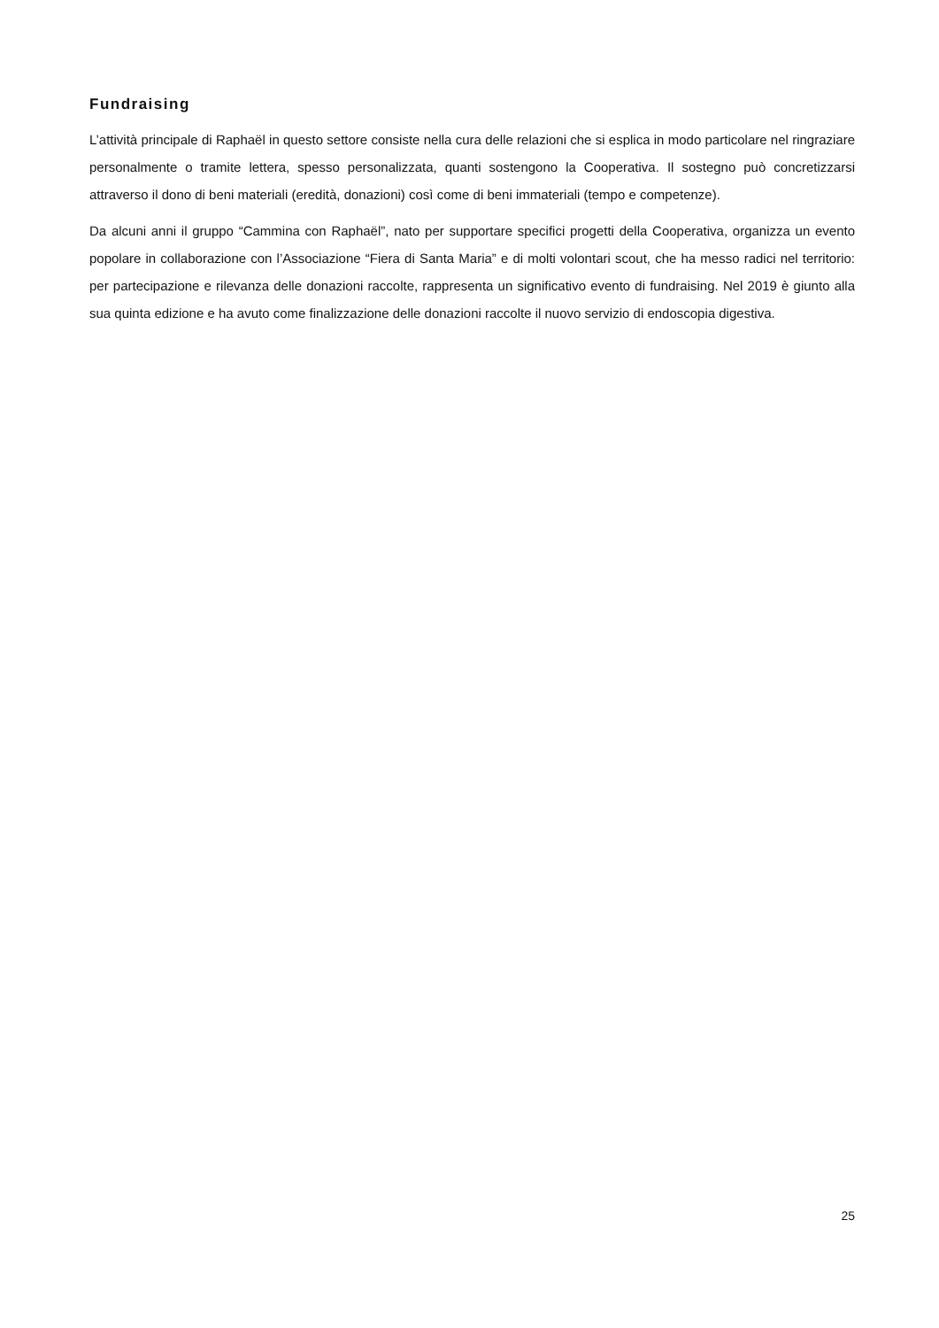Fundraising
L’attività principale di Raphaël in questo settore consiste nella cura delle relazioni che si esplica in modo particolare nel ringraziare personalmente o tramite lettera, spesso personalizzata, quanti sostengono la Cooperativa. Il sostegno può concretizzarsi attraverso il dono di beni materiali (eredità, donazioni) così come di beni immateriali (tempo e competenze).
Da alcuni anni il gruppo “Cammina con Raphaël”, nato per supportare specifici progetti della Cooperativa, organizza un evento popolare in collaborazione con l’Associazione “Fiera di Santa Maria” e di molti volontari scout, che ha messo radici nel territorio: per partecipazione e rilevanza delle donazioni raccolte, rappresenta un significativo evento di fundraising. Nel 2019 è giunto alla sua quinta edizione e ha avuto come finalizzazione delle donazioni raccolte il nuovo servizio di endoscopia digestiva.
25